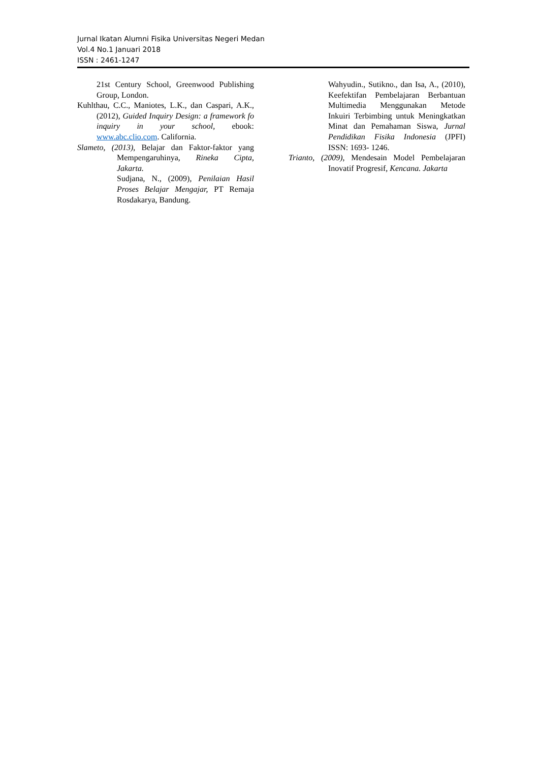Jurnal Ikatan Alumni Fisika Universitas Negeri Medan
Vol.4 No.1 Januari 2018
ISSN : 2461-1247
21st Century School, Greenwood Publishing Group, London.
Kuhlthau, C.C., Maniotes, L.K., dan Caspari, A.K., (2012), Guided Inquiry Design: a framework fo inquiry in your school, ebook: www.abc.clio.com. California.
Slameto, (2013), Belajar dan Faktor-faktor yang Mempengaruhinya, Rineka Cipta, Jakarta.
Sudjana, N., (2009), Penilaian Hasil Proses Belajar Mengajar, PT Remaja Rosdakarya, Bandung.
Wahyudin., Sutikno., dan Isa, A., (2010), Keefektifan Pembelajaran Berbantuan Multimedia Menggunakan Metode Inkuiri Terbimbing untuk Meningkatkan Minat dan Pemahaman Siswa, Jurnal Pendidikan Fisika Indonesia (JPFI) ISSN: 1693- 1246.
Trianto, (2009), Mendesain Model Pembelajaran Inovatif Progresif, Kencana. Jakarta